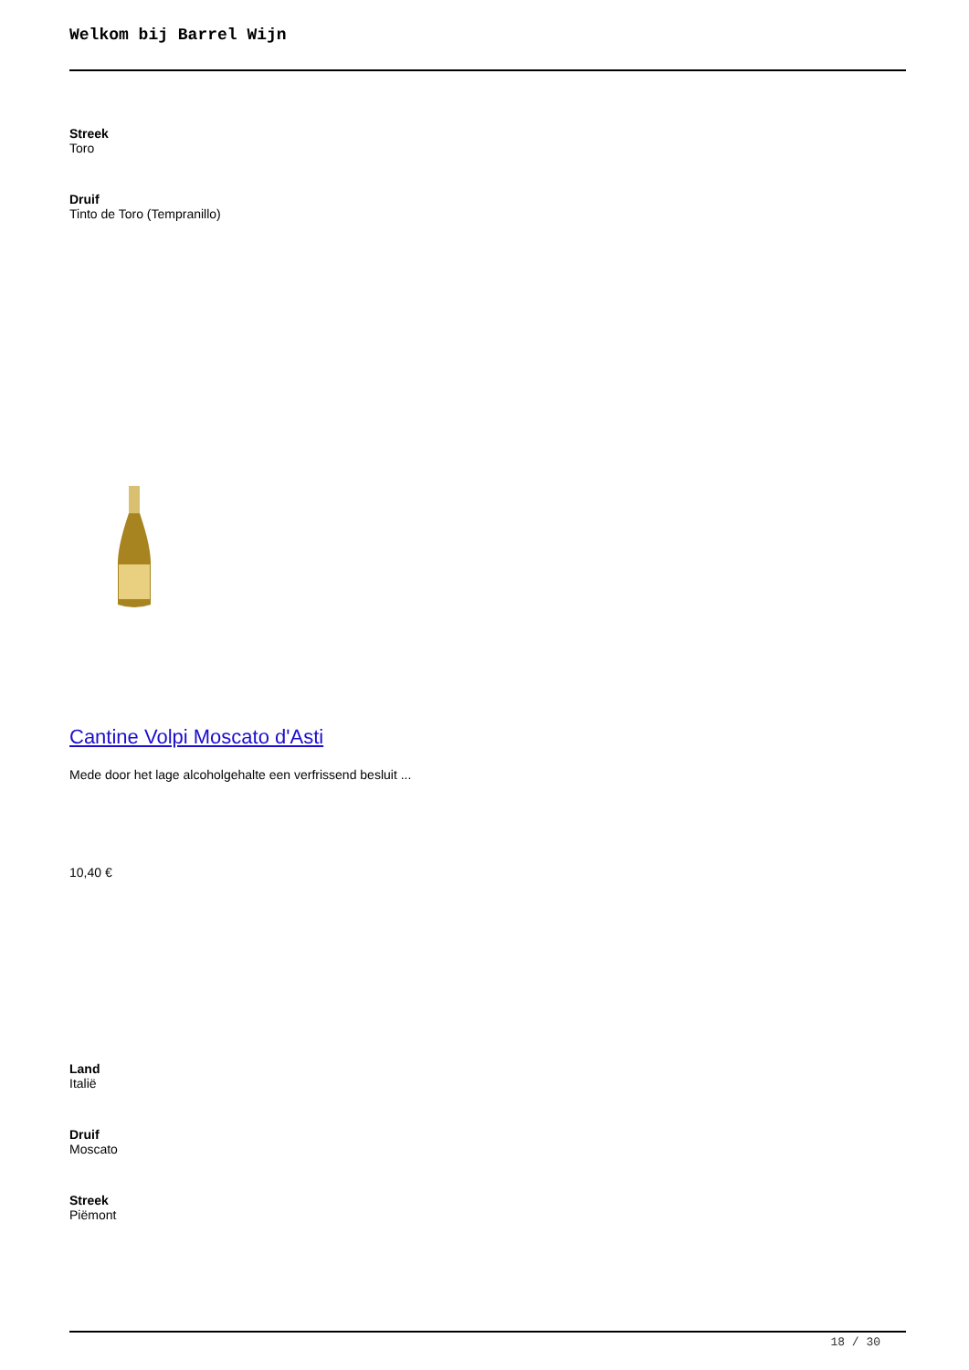Welkom bij Barrel Wijn
Streek
Toro
Druif
Tinto de Toro (Tempranillo)
Cantine Volpi Moscato d'Asti
Mede door het lage alcoholgehalte een verfrissend besluit ...
10,40 €
Land
Italië
Druif
Moscato
Streek
Piëmont
18 / 30